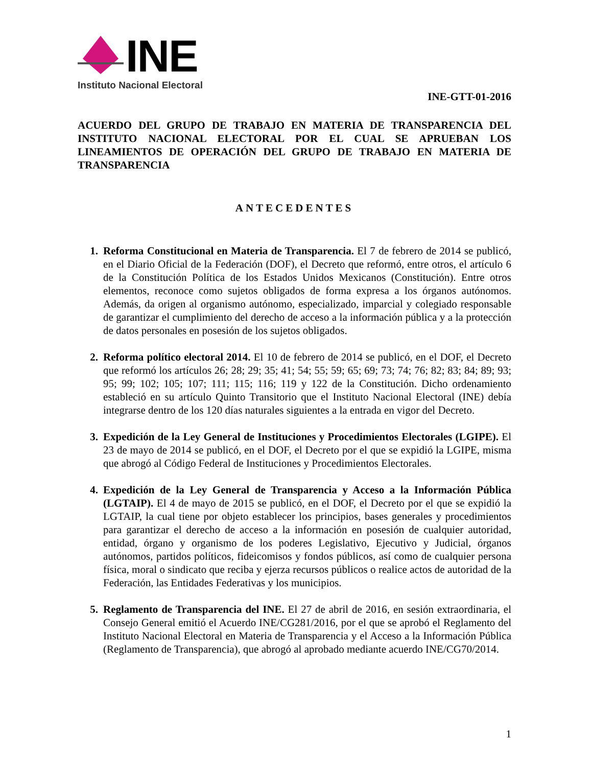INE
Instituto Nacional Electoral
INE-GTT-01-2016
ACUERDO DEL GRUPO DE TRABAJO EN MATERIA DE TRANSPARENCIA DEL INSTITUTO NACIONAL ELECTORAL POR EL CUAL SE APRUEBAN LOS LINEAMIENTOS DE OPERACIÓN DEL GRUPO DE TRABAJO EN MATERIA DE TRANSPARENCIA
ANTECEDENTES
1. Reforma Constitucional en Materia de Transparencia. El 7 de febrero de 2014 se publicó, en el Diario Oficial de la Federación (DOF), el Decreto que reformó, entre otros, el artículo 6 de la Constitución Política de los Estados Unidos Mexicanos (Constitución). Entre otros elementos, reconoce como sujetos obligados de forma expresa a los órganos autónomos. Además, da origen al organismo autónomo, especializado, imparcial y colegiado responsable de garantizar el cumplimiento del derecho de acceso a la información pública y a la protección de datos personales en posesión de los sujetos obligados.
2. Reforma político electoral 2014. El 10 de febrero de 2014 se publicó, en el DOF, el Decreto que reformó los artículos 26; 28; 29; 35; 41; 54; 55; 59; 65; 69; 73; 74; 76; 82; 83; 84; 89; 93; 95; 99; 102; 105; 107; 111; 115; 116; 119 y 122 de la Constitución. Dicho ordenamiento estableció en su artículo Quinto Transitorio que el Instituto Nacional Electoral (INE) debía integrarse dentro de los 120 días naturales siguientes a la entrada en vigor del Decreto.
3. Expedición de la Ley General de Instituciones y Procedimientos Electorales (LGIPE). El 23 de mayo de 2014 se publicó, en el DOF, el Decreto por el que se expidió la LGIPE, misma que abrogó al Código Federal de Instituciones y Procedimientos Electorales.
4. Expedición de la Ley General de Transparencia y Acceso a la Información Pública (LGTAIP). El 4 de mayo de 2015 se publicó, en el DOF, el Decreto por el que se expidió la LGTAIP, la cual tiene por objeto establecer los principios, bases generales y procedimientos para garantizar el derecho de acceso a la información en posesión de cualquier autoridad, entidad, órgano y organismo de los poderes Legislativo, Ejecutivo y Judicial, órganos autónomos, partidos políticos, fideicomisos y fondos públicos, así como de cualquier persona física, moral o sindicato que reciba y ejerza recursos públicos o realice actos de autoridad de la Federación, las Entidades Federativas y los municipios.
5. Reglamento de Transparencia del INE. El 27 de abril de 2016, en sesión extraordinaria, el Consejo General emitió el Acuerdo INE/CG281/2016, por el que se aprobó el Reglamento del Instituto Nacional Electoral en Materia de Transparencia y el Acceso a la Información Pública (Reglamento de Transparencia), que abrogó al aprobado mediante acuerdo INE/CG70/2014.
1